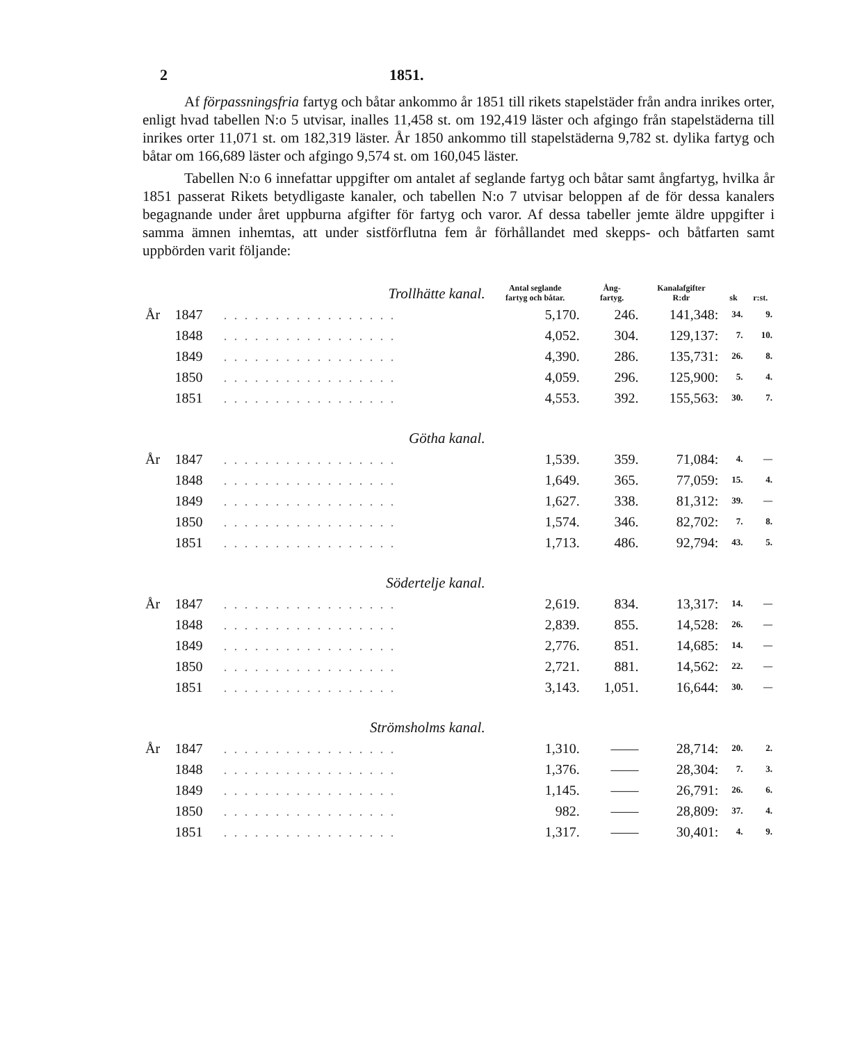2 1851.
Af förpassningsfria fartyg och båtar ankommo år 1851 till rikets stapelstäder från andra inrikes orter, enligt hvad tabellen N:o 5 utvisar, inalles 11,458 st. om 192,419 läster och afgingo från stapelstäderna till inrikes orter 11,071 st. om 182,319 läster. År 1850 ankommo till stapelstäderna 9,782 st. dylika fartyg och båtar om 166,689 läster och afgingo 9,574 st. om 160,045 läster.
Tabellen N:o 6 innefattar uppgifter om antalet af seglande fartyg och båtar samt ångfartyg, hvilka år 1851 passerat Rikets betydligaste kanaler, och tabellen N:o 7 utvisar beloppen af de för dessa kanalers begagnande under året uppburna afgifter för fartyg och varor. Af dessa tabeller jemte äldre uppgifter i samma ämnen inhemtas, att under sistförflutna fem år förhållandet med skepps- och båtfarten samt uppbörden varit följande:
| Trollhätte kanal. | | | Antal seglande fartyg och båtar. | Ång- fartyg. | Kanalafgifter R:dr | sk | r:st. |
| --- | --- | --- | --- | --- | --- | --- | --- |
| År | 1847 | ................. | 5,170. | 246. | 141,348: | 34. | 9. |
| | 1848 | ................. | 4,052. | 304. | 129,137: | 7. | 10. |
| | 1849 | ................. | 4,390. | 286. | 135,731: | 26. | 8. |
| | 1850 | ................. | 4,059. | 296. | 125,900: | 5. | 4. |
| | 1851 | ................. | 4,553. | 392. | 155,563: | 30. | 7. |
| Götha kanal. | | | | | | | |
| År | 1847 | ................. | 1,539. | 359. | 71,084: | 4. | — |
| | 1848 | ................. | 1,649. | 365. | 77,059: | 15. | 4. |
| | 1849 | ................. | 1,627. | 338. | 81,312: | 39. | — |
| | 1850 | ................. | 1,574. | 346. | 82,702: | 7. | 8. |
| | 1851 | ................. | 1,713. | 486. | 92,794: | 43. | 5. |
| Södertelje kanal. | | | | | | | |
| År | 1847 | ................. | 2,619. | 834. | 13,317: | 14. | — |
| | 1848 | ................. | 2,839. | 855. | 14,528: | 26. | — |
| | 1849 | ................. | 2,776. | 851. | 14,685: | 14. | — |
| | 1850 | ................. | 2,721. | 881. | 14,562: | 22. | — |
| | 1851 | ................. | 3,143. | 1,051. | 16,644: | 30. | — |
| Strömsholms kanal. | | | | | | | |
| År | 1847 | ................. | 1,310. | —— | 28,714: | 20. | 2. |
| | 1848 | ................. | 1,376. | —— | 28,304: | 7. | 3. |
| | 1849 | ................. | 1,145. | —— | 26,791: | 26. | 6. |
| | 1850 | ................. | 982. | —— | 28,809: | 37. | 4. |
| | 1851 | ................. | 1,317. | —— | 30,401: | 4. | 9. |